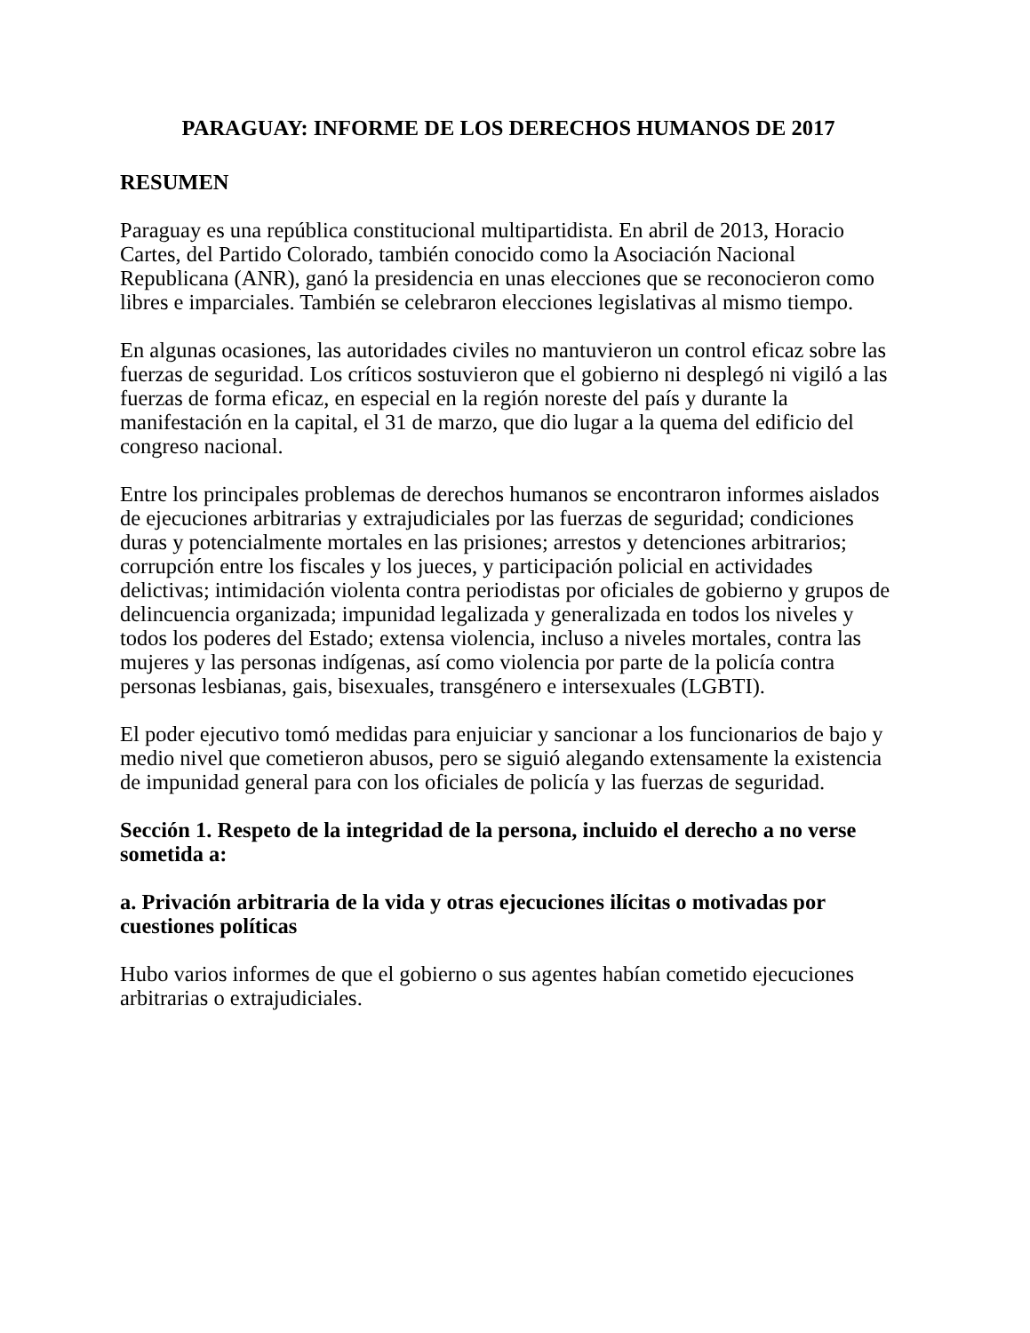PARAGUAY: INFORME DE LOS DERECHOS HUMANOS DE 2017
RESUMEN
Paraguay es una república constitucional multipartidista. En abril de 2013, Horacio Cartes, del Partido Colorado, también conocido como la Asociación Nacional Republicana (ANR), ganó la presidencia en unas elecciones que se reconocieron como libres e imparciales. También se celebraron elecciones legislativas al mismo tiempo.
En algunas ocasiones, las autoridades civiles no mantuvieron un control eficaz sobre las fuerzas de seguridad. Los críticos sostuvieron que el gobierno ni desplegó ni vigiló a las fuerzas de forma eficaz, en especial en la región noreste del país y durante la manifestación en la capital, el 31 de marzo, que dio lugar a la quema del edificio del congreso nacional.
Entre los principales problemas de derechos humanos se encontraron informes aislados de ejecuciones arbitrarias y extrajudiciales por las fuerzas de seguridad; condiciones duras y potencialmente mortales en las prisiones; arrestos y detenciones arbitrarios; corrupción entre los fiscales y los jueces, y participación policial en actividades delictivas; intimidación violenta contra periodistas por oficiales de gobierno y grupos de delincuencia organizada; impunidad legalizada y generalizada en todos los niveles y todos los poderes del Estado; extensa violencia, incluso a niveles mortales, contra las mujeres y las personas indígenas, así como violencia por parte de la policía contra personas lesbianas, gais, bisexuales, transgénero e intersexuales (LGBTI).
El poder ejecutivo tomó medidas para enjuiciar y sancionar a los funcionarios de bajo y medio nivel que cometieron abusos, pero se siguió alegando extensamente la existencia de impunidad general para con los oficiales de policía y las fuerzas de seguridad.
Sección 1. Respeto de la integridad de la persona, incluido el derecho a no verse sometida a:
a. Privación arbitraria de la vida y otras ejecuciones ilícitas o motivadas por cuestiones políticas
Hubo varios informes de que el gobierno o sus agentes habían cometido ejecuciones arbitrarias o extrajudiciales.